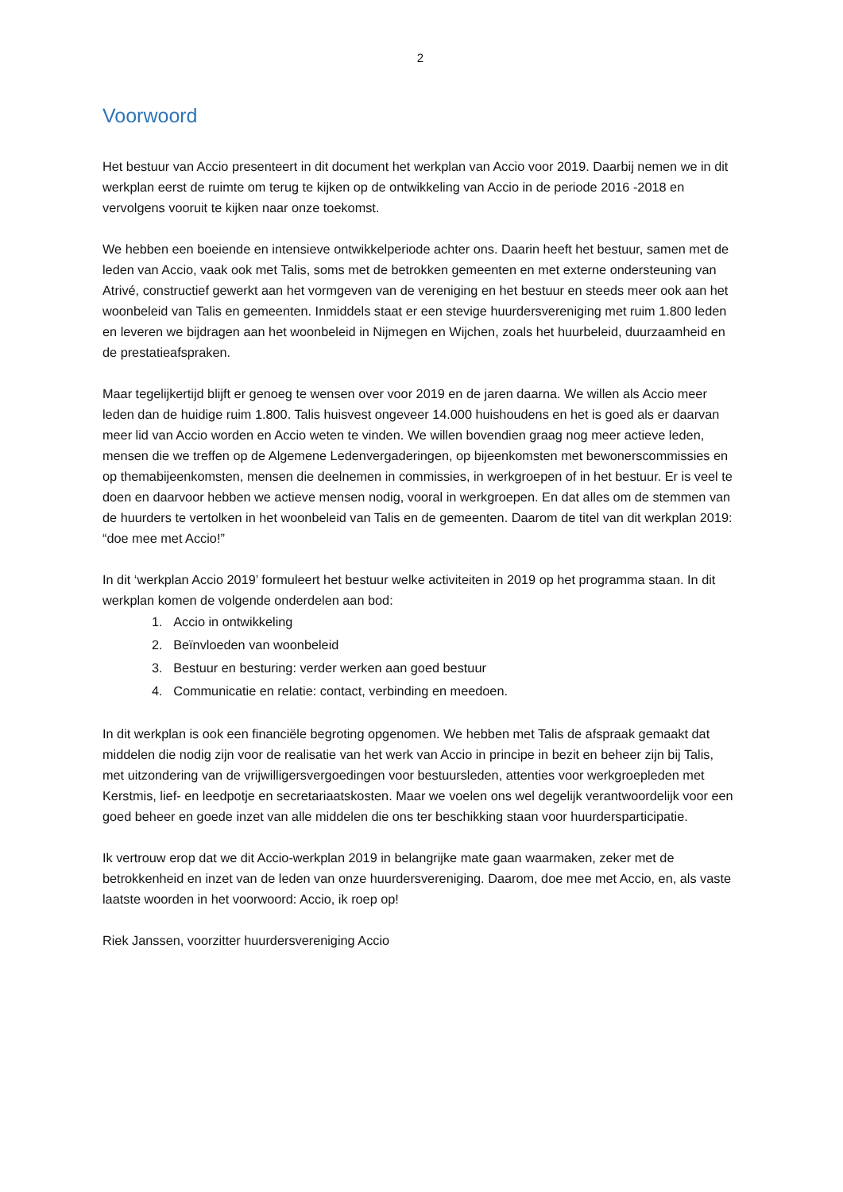2
Voorwoord
Het bestuur van Accio presenteert in dit document het werkplan van Accio voor 2019. Daarbij nemen we in dit werkplan eerst de ruimte om terug te kijken op de ontwikkeling van Accio in de periode 2016 -2018 en vervolgens vooruit te kijken naar onze toekomst.
We hebben een boeiende en intensieve ontwikkelperiode achter ons. Daarin heeft het bestuur, samen met de leden van Accio, vaak ook met Talis, soms met de betrokken gemeenten en met externe ondersteuning van Atrivé, constructief gewerkt aan het vormgeven van de vereniging en het bestuur en steeds meer ook aan het woonbeleid van Talis en gemeenten. Inmiddels staat er een stevige huurdersvereniging met ruim 1.800 leden en leveren we bijdragen aan het woonbeleid in Nijmegen en Wijchen, zoals het huurbeleid, duurzaamheid en de prestatieafspraken.
Maar tegelijkertijd blijft er genoeg te wensen over voor 2019 en de jaren daarna. We willen als Accio meer leden dan de huidige ruim 1.800. Talis huisvest ongeveer 14.000 huishoudens en het is goed als er daarvan meer lid van Accio worden en Accio weten te vinden. We willen bovendien graag nog meer actieve leden, mensen die we treffen op de Algemene Ledenvergaderingen, op bijeenkomsten met bewonerscommissies en op themabijeenkomsten, mensen die deelnemen in commissies, in werkgroepen of in het bestuur. Er is veel te doen en daarvoor hebben we actieve mensen nodig, vooral in werkgroepen. En dat alles om de stemmen van de huurders te vertolken in het woonbeleid van Talis en de gemeenten. Daarom de titel van dit werkplan 2019: “doe mee met Accio!”
In dit ‘werkplan Accio 2019’ formuleert het bestuur welke activiteiten in 2019 op het programma staan. In dit werkplan komen de volgende onderdelen aan bod:
1. Accio in ontwikkeling
2. Beïnvloeden van woonbeleid
3. Bestuur en besturing: verder werken aan goed bestuur
4. Communicatie en relatie: contact, verbinding en meedoen.
In dit werkplan is ook een financiële begroting opgenomen. We hebben met Talis de afspraak gemaakt dat middelen die nodig zijn voor de realisatie van het werk van Accio in principe in bezit en beheer zijn bij Talis, met uitzondering van de vrijwilligersvergoedingen voor bestuursleden, attenties voor werkgroepleden met Kerstmis, lief- en leedpotje en secretariaatskosten. Maar we voelen ons wel degelijk verantwoordelijk voor een goed beheer en goede inzet van alle middelen die ons ter beschikking staan voor huurdersparticipatie.
Ik vertrouw erop dat we dit Accio-werkplan 2019 in belangrijke mate gaan waarmaken, zeker met de betrokkenheid en inzet van de leden van onze huurdersvereniging. Daarom, doe mee met Accio, en, als vaste laatste woorden in het voorwoord: Accio, ik roep op!
Riek Janssen, voorzitter huurdersvereniging Accio